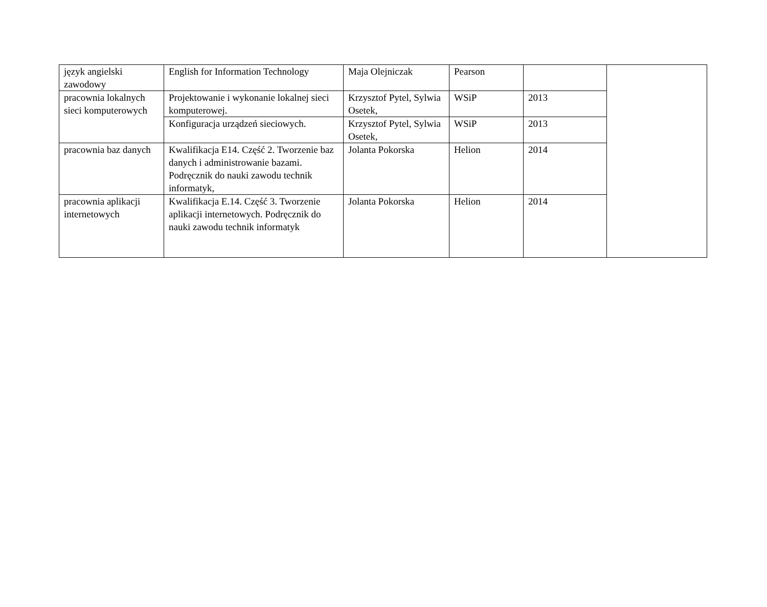| język angielski zawodowy | English for Information Technology | Maja Olejniczak | Pearson | | |
| pracownia lokalnych sieci komputerowych | Projektowanie i wykonanie lokalnej sieci komputerowej. | Krzysztof Pytel, Sylwia Osetek, | WSiP | 2013 | |
| | Konfiguracja urządzeń sieciowych. | Krzysztof Pytel, Sylwia Osetek, | WSiP | 2013 | |
| pracownia baz danych | Kwalifikacja E14. Część 2. Tworzenie baz danych i administrowanie bazami. Podręcznik do nauki zawodu technik informatyk, | Jolanta Pokorska | Helion | 2014 | |
| pracownia aplikacji internetowych | Kwalifikacja E.14. Część 3. Tworzenie aplikacji internetowych. Podręcznik do nauki zawodu technik informatyk | Jolanta Pokorska | Helion | 2014 | |